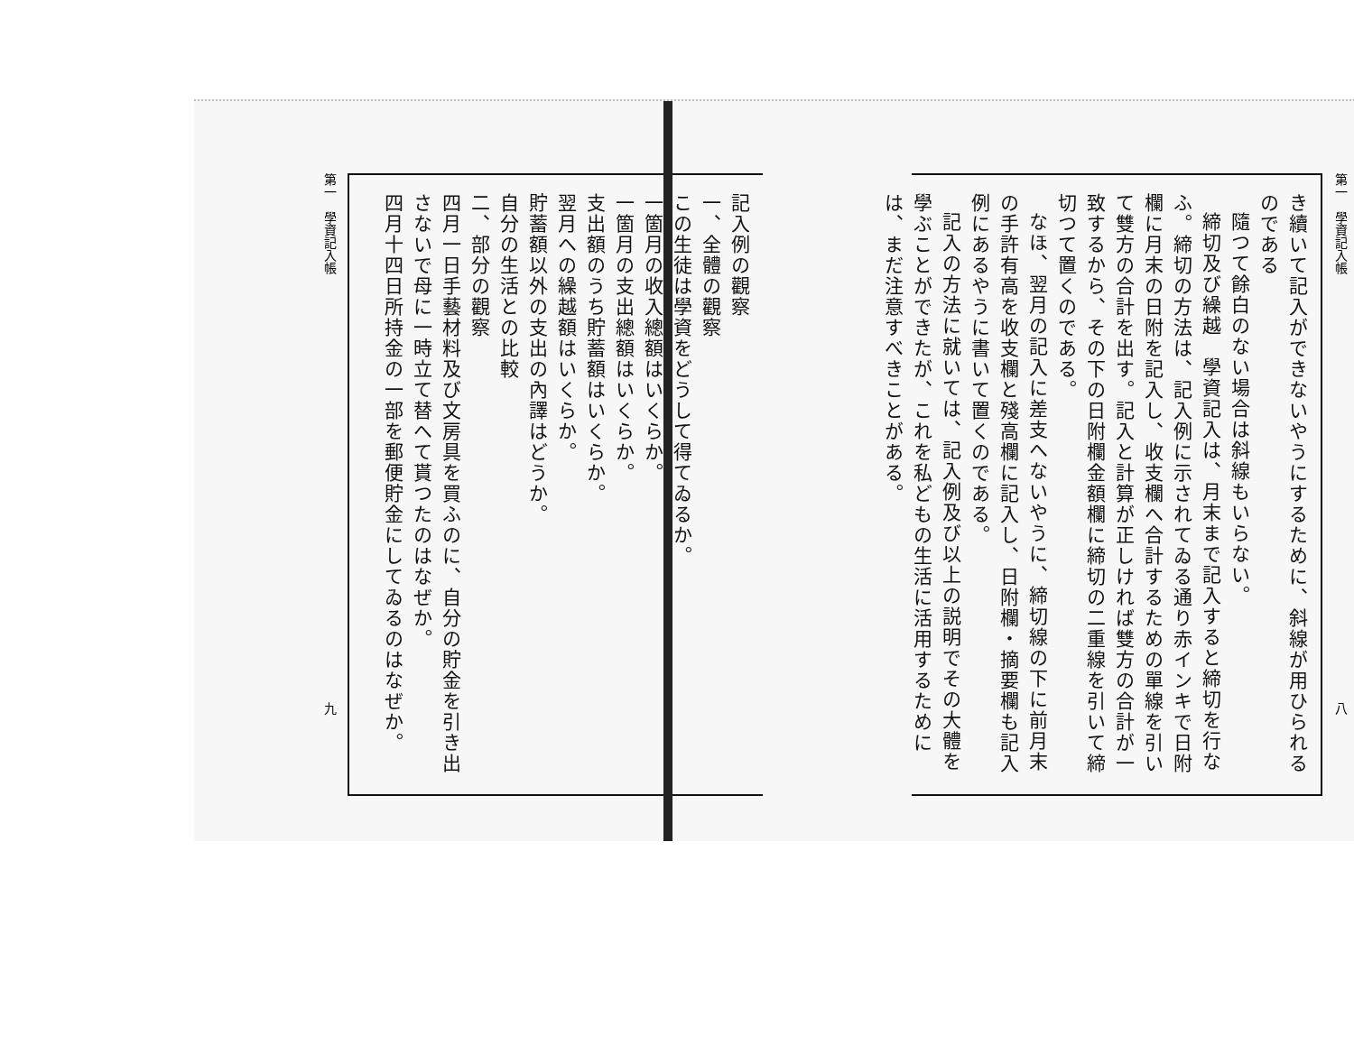第一　學資記入帳 八
き續いて記入ができないやうにするために、斜線が用ひられるのである
隨つて餘白のない場合は斜線もいらない。
締切及び繰越　學資記入は、月末まで記入すると締切を行なふ。締切の方法は、記入例に示されてゐる通り赤インキで日附欄に月末の日附を記入し、收支欄へ合計するための單線を引いて雙方の合計を出す。記入と計算が正しければ雙方の合計が一致するから、その下の日附欄金額欄に締切の二重線を引いて締切つて置くのである。
なほ、翌月の記入に差支へないやうに、締切線の下に前月末の手許有高を收支欄と殘高欄に記入し、日附欄・摘要欄も記入例にあるやうに書いて置くのである。
記入の方法に就いては、記入例及び以上の説明でその大體を學ぶことができたが、これを私どもの生活に活用するためには、まだ注意すべきことがある。
記入例の觀察
一、全體の觀察
この生徒は學資をどうして得てゐるか。
一箇月の收入總額はいくらか。
一箇月の支出總額はいくらか。
支出額のうち貯蓄額はいくらか。
翌月への繰越額はいくらか。
貯蓄額以外の支出の內譯はどうか。
自分の生活との比較
二、部分の觀察
四月一日手藝材料及び文房具を買ふのに、自分の貯金を引き出さないで母に一時立て替へて貰つたのはなぜか。
四月十四日所持金の一部を郵便貯金にしてゐるのはなぜか。
第一　學資記入帳 九